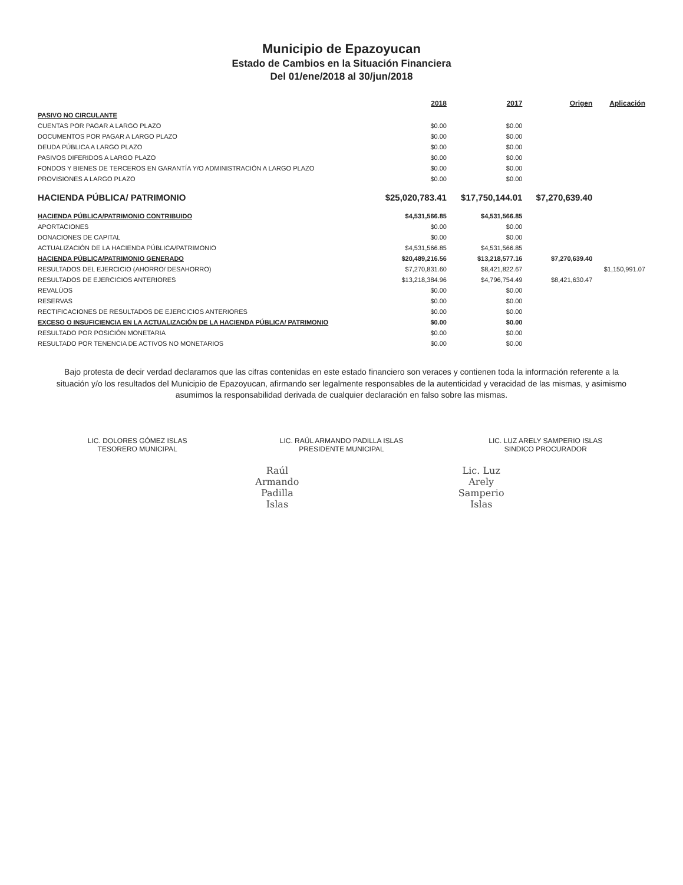Municipio de Epazoyucan
Estado de Cambios en la Situación Financiera
Del 01/ene/2018 al 30/jun/2018
| | 2018 | 2017 | Origen | Aplicación |
| --- | --- | --- | --- | --- |
| PASIVO NO CIRCULANTE | | | | |
| CUENTAS POR PAGAR A LARGO PLAZO | $0.00 | $0.00 | | |
| DOCUMENTOS POR PAGAR A LARGO PLAZO | $0.00 | $0.00 | | |
| DEUDA PÚBLICA A LARGO PLAZO | $0.00 | $0.00 | | |
| PASIVOS DIFERIDOS A LARGO PLAZO | $0.00 | $0.00 | | |
| FONDOS Y BIENES DE TERCEROS EN GARANTÍA Y/O ADMINISTRACIÓN A LARGO PLAZO | $0.00 | $0.00 | | |
| PROVISIONES A LARGO PLAZO | $0.00 | $0.00 | | |
| HACIENDA PÚBLICA/ PATRIMONIO | $25,020,783.41 | $17,750,144.01 | $7,270,639.40 | |
| HACIENDA PÚBLICA/PATRIMONIO CONTRIBUIDO | $4,531,566.85 | $4,531,566.85 | | |
| APORTACIONES | $0.00 | $0.00 | | |
| DONACIONES DE CAPITAL | $0.00 | $0.00 | | |
| ACTUALIZACIÓN DE LA HACIENDA PÚBLICA/PATRIMONIO | $4,531,566.85 | $4,531,566.85 | | |
| HACIENDA PÚBLICA/PATRIMONIO GENERADO | $20,489,216.56 | $13,218,577.16 | $7,270,639.40 | |
| RESULTADOS DEL EJERCICIO (AHORRO/ DESAHORRO) | $7,270,831.60 | $8,421,822.67 | | $1,150,991.07 |
| RESULTADOS DE EJERCICIOS ANTERIORES | $13,218,384.96 | $4,796,754.49 | $8,421,630.47 | |
| REVALÚOS | $0.00 | $0.00 | | |
| RESERVAS | $0.00 | $0.00 | | |
| RECTIFICACIONES DE RESULTADOS DE EJERCICIOS ANTERIORES | $0.00 | $0.00 | | |
| EXCESO O INSUFICIENCIA EN LA ACTUALIZACIÓN DE LA HACIENDA PÚBLICA/ PATRIMONIO | $0.00 | $0.00 | | |
| RESULTADO POR POSICIÓN MONETARIA | $0.00 | $0.00 | | |
| RESULTADO POR TENENCIA DE ACTIVOS NO MONETARIOS | $0.00 | $0.00 | | |
Bajo protesta de decir verdad declaramos que las cifras contenidas en este estado financiero son veraces y contienen toda la información referente a la situación y/o los resultados del Municipio de Epazoyucan, afirmando ser legalmente responsables de la autenticidad y veracidad de las mismas, y asimismo asumimos la responsabilidad derivada de cualquier declaración en falso sobre las mismas.
LIC. DOLORES GÓMEZ ISLAS
TESORERO MUNICIPAL
LIC. RAÚL ARMANDO PADILLA ISLAS
PRESIDENTE MUNICIPAL
Raúl Armando Padilla Islas
LIC. LUZ ARELY SAMPERIO ISLAS
SINDICO PROCURADOR
Lic. Luz Arely Samperio Islas